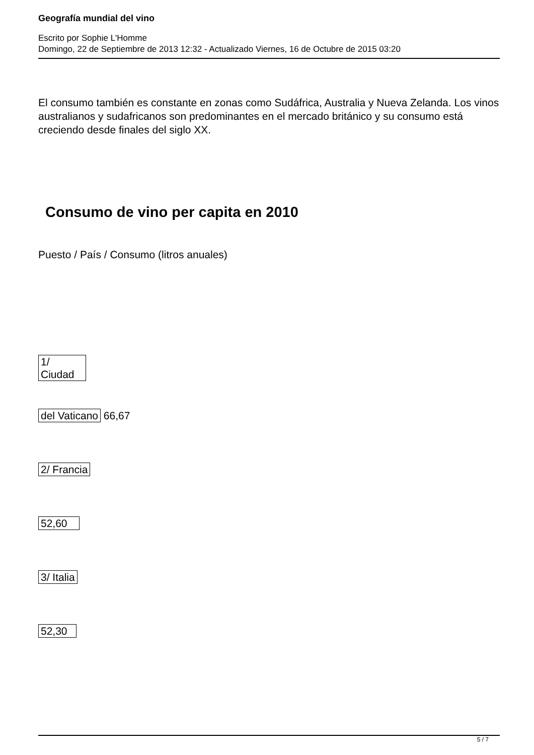Geografía mundial del vino
Escrito por Sophie L'Homme
Domingo, 22 de Septiembre de 2013 12:32 - Actualizado Viernes, 16 de Octubre de 2015 03:20
El consumo también es constante en zonas como Sudáfrica, Australia y Nueva Zelanda. Los vinos australianos y sudafricanos son predominantes en el mercado británico y su consumo está creciendo desde finales del siglo XX.
Consumo de vino per capita en 2010
Puesto / País / Consumo (litros anuales)
1/ Ciudad
del Vaticano 66,67
2/ Francia
52,60
3/ Italia
52,30
5 / 7